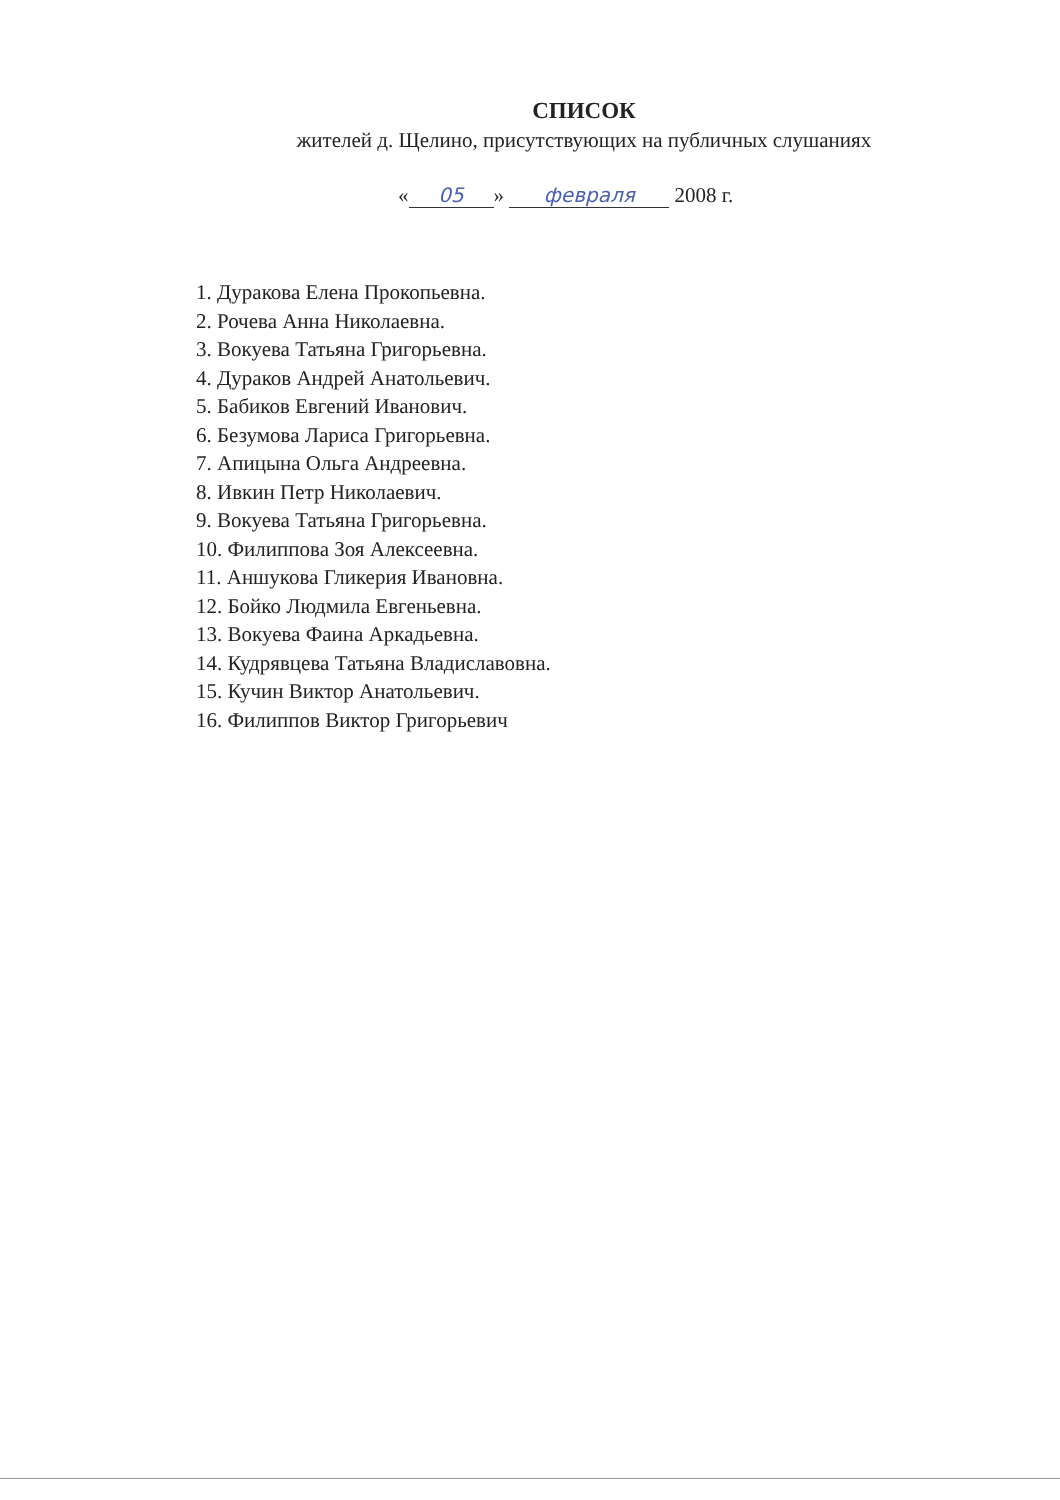СПИСОК
жителей д. Щелино, присутствующих на публичных слушаниях
« 05 » февраля 2008 г.
1. Дуракова Елена Прокопьевна.
2. Рочева Анна Николаевна.
3. Вокуева Татьяна Григорьевна.
4. Дураков Андрей Анатольевич.
5. Бабиков Евгений Иванович.
6. Безумова Лариса Григорьевна.
7. Апицына Ольга Андреевна.
8. Ивкин Петр Николаевич.
9. Вокуева Татьяна Григорьевна.
10. Филиппова Зоя Алексеевна.
11. Аншукова Гликерия Ивановна.
12. Бойко Людмила Евгеньевна.
13. Вокуева Фаина Аркадьевна.
14. Кудрявцева Татьяна Владиславовна.
15. Кучин Виктор Анатольевич.
16. Филиппов Виктор Григорьевич